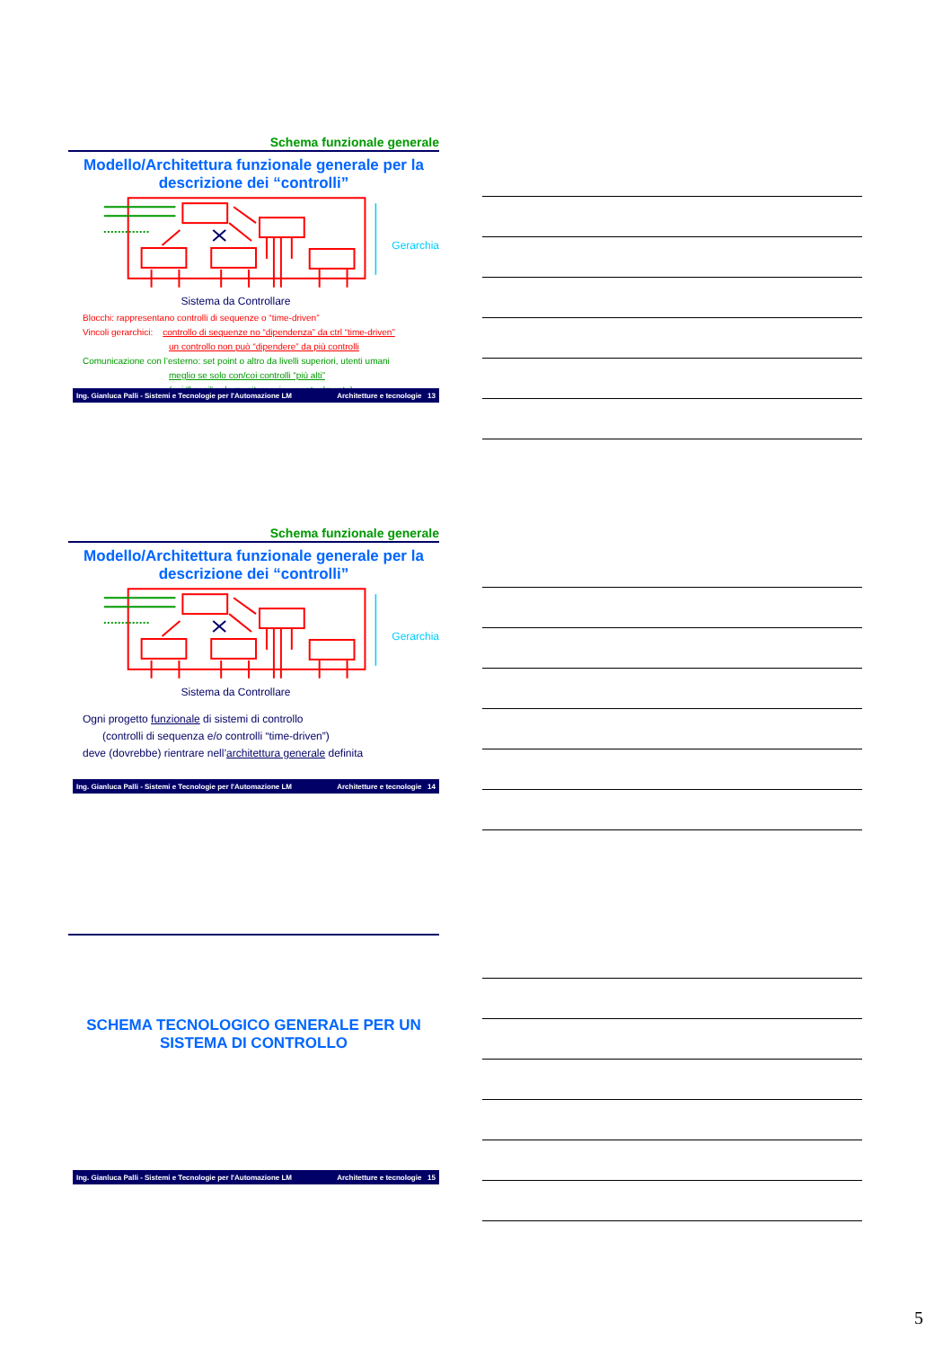Schema funzionale generale
Modello/Architettura funzionale generale per la
descrizione dei “controlli”
Gerarchia
Sistema da Controllare
Blocchi: rappresentano controlli di sequenze o “time-driven”
Vincoli gerarchici: controllo di sequenze no “dipendenza” da ctrl “time-driven”
un controllo non può “dipendere” da più controlli
Comunicazione con l’esterno: set point o altro da livelli superiori, utenti umani
meglio se solo con/coi controlli “più alti”
(coi “bassi” solo monitoraggio, eventualmente)
Ing. Gianluca Palli - Sistemi e Tecnologie per l'Automazione LM Architetture e tecnologie 13
Schema funzionale generale
Modello/Architettura funzionale generale per la
descrizione dei “controlli”
Gerarchia
Sistema da Controllare
Ogni progetto funzionale di sistemi di controllo
(controlli di sequenza e/o controlli “time-driven”)
deve (dovrebbe) rientrare nell’architettura generale definita
Ing. Gianluca Palli - Sistemi e Tecnologie per l'Automazione LM Architetture e tecnologie 14
SCHEMA TECNOLOGICO GENERALE PER UN
SISTEMA DI CONTROLLO
Ing. Gianluca Palli - Sistemi e Tecnologie per l'Automazione LM Architetture e tecnologie 15
5